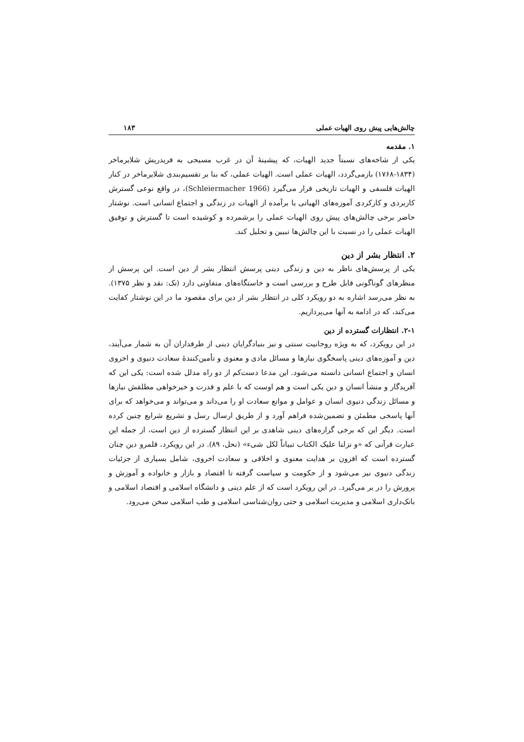چالش‌هایی پیش روی الهیات عملی ۱۸۳
۱. مقدمه
یکی از شاخه‌های نسبتاً جدید الهیات، که پیشینهٔ آن در غرب مسیحی به فریدریش شلایرماخر (۱۸۳۴-۱۷۶۸) بازمی‌گردد، الهیات عملی است. الهیات عملی، که بنا بر تقسیم‌بندی شلایرماخر در کنار الهیات فلسفی و الهیات تاریخی قرار می‌گیرد (Schleiermacher 1966)، در واقع نوعی گسترش کاربردی و کارکردی آموزه‌های الهیاتی یا برآمده از الهیات در زندگی و اجتماع انسانی است. نوشتار حاضر برخی چالش‌های پیش روی الهیات عملی را برشمرده و کوشیده است تا گسترش و توفیق الهیات عملی را در نسبت با این چالش‌ها تبیین و تحلیل کند.
۲. انتظار بشر از دین
یکی از پرسش‌های ناظر به دین و زندگی دینی پرسش انتظار بشر از دین است. این پرسش از منظرهای گوناگونی قابل طرح و بررسی است و خاستگاه‌های متفاوتی دارد (نک: نقد و نظر ۱۳۷۵). به نظر می‌رسد اشاره به دو رویکرد کلی در انتظار بشر از دین برای مقصود ما در این نوشتار کفایت می‌کند، که در ادامه به آنها می‌پردازیم.
۲-۱. انتظارات گسترده از دین
در این رویکرد، که به ویژه روحانیت سنتی و نیز بنیادگرایان دینی از طرفداران آن به شمار می‌آیند، دین و آموزه‌های دینی پاسخگوی نیازها و مسائل مادی و معنوی و تأمین‌کنندهٔ سعادت دنیوی و اخروی انسان و اجتماع انسانی دانسته می‌شود. این مدعا دست‌کم از دو راه مدلل شده است: یکی این که آفریدگار و منشأ انسان و دین یکی است و هم اوست که با علم و قدرت و خیرخواهی مطلقش نیازها و مسائل زندگی دنیوی انسان و عوامل و موانع سعادت او را می‌داند و می‌تواند و می‌خواهد که برای آنها پاسخی مطمئن و تضمین‌شده فراهم آورد و از طریق ارسال رسل و تشریع شرایع چنین کرده است. دیگر این که برخی گزاره‌های دینی شاهدی بر این انتظار گسترده از دین است، از جمله این عبارت قرآنی که «و نزلنا علیک الکتاب تبیاناً لکل شیء» (نحل، ۸۹). در این رویکرد، قلمرو دین چنان گسترده است که افزون بر هدایت معنوی و اخلاقی و سعادت اخروی، شامل بسیاری از جزئیات زندگی دنیوی نیز می‌شود و از حکومت و سیاست گرفته تا اقتصاد و بازار و خانواده و آموزش و پرورش را در بر می‌گیرد. در این رویکرد است که از علم دینی و دانشگاه اسلامی و اقتصاد اسلامی و بانک‌داری اسلامی و مدیریت اسلامی و حتی روان‌شناسی اسلامی و طب اسلامی سخن می‌رود.